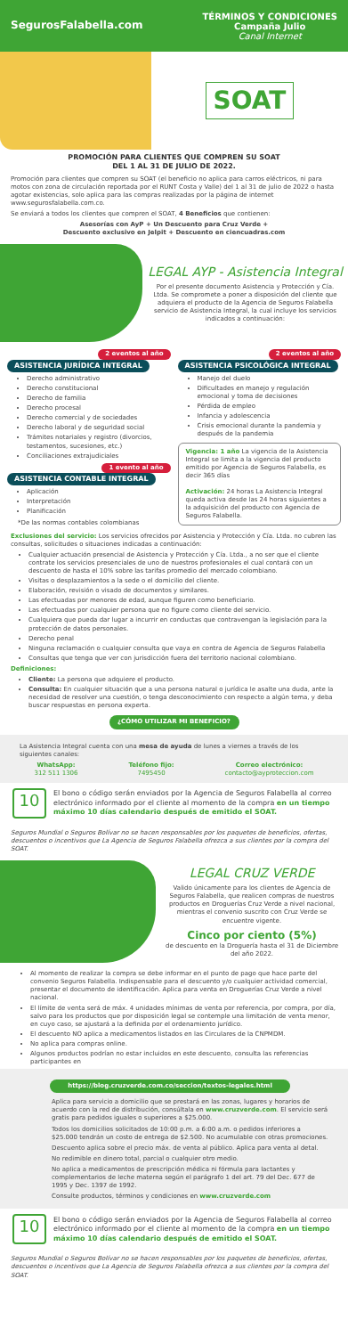SegurosFalabella.com
TÉRMINOS Y CONDICIONES
Campaña Julio
Canal Internet
SOAT
PROMOCIÓN PARA CLIENTES QUE COMPREN SU SOAT
DEL 1 AL 31 DE JULIO DE 2022.
Promoción para clientes que compren su SOAT (el beneficio no aplica para carros eléctricos, ni para motos con zona de circulación reportada por el RUNT Costa y Valle) del 1 al 31 de julio de 2022 o hasta agotar existencias, solo aplica para las compras realizadas por la página de internet www.segurosfalabella.com.co.
Se enviará a todos los clientes que compren el SOAT, 4 Beneficios que contienen:
Asesorías con AyP + Un Descuento para Cruz Verde +
Descuento exclusivo en Jelpit + Descuento en ciencuadras.com
LEGAL AYP - Asistencia Integral
Por el presente documento Asistencia y Protección y Cía. Ltda. Se compromete a poner a disposición del cliente que adquiera el producto de la Agencia de Seguros Falabella servicio de Asistencia Integral, la cual incluye los servicios indicados a continuación:
2 eventos al año
ASISTENCIA JURÍDICA INTEGRAL
Derecho administrativo
Derecho constitucional
Derecho de familia
Derecho procesal
Derecho comercial y de sociedades
Derecho laboral y de seguridad social
Trámites notariales y registro (divorcios, testamentos, sucesiones, etc.)
Conciliaciones extrajudiciales
1 evento al año
ASISTENCIA CONTABLE INTEGRAL
Aplicación
Interpretación
Planificación
*De las normas contables colombianas
2 eventos al año
ASISTENCIA PSICOLÓGICA INTEGRAL
Manejo del duelo
Dificultades en manejo y regulación emocional y toma de decisiones
Pérdida de empleo
Infancia y adolescencia
Crisis emocional durante la pandemia y después de la pandemia
Vigencia: 1 año La vigencia de la Asistencia Integral se limita a la vigencia del producto emitido por Agencia de Seguros Falabella, es decir 365 días
Activación: 24 horas La Asistencia Integral queda activa desde las 24 horas siguientes a la adquisición del producto con Agencia de Seguros Falabella.
Exclusiones del servicio: Los servicios ofrecidos por Asistencia y Protección y Cía. Ltda. no cubren las consultas, solicitudes o situaciones indicadas a continuación:
Cualquier actuación presencial de Asistencia y Protección y Cía. Ltda., a no ser que el cliente contrate los servicios presenciales de uno de nuestros profesionales el cual contará con un descuento de hasta el 10% sobre las tarifas promedio del mercado colombiano.
Visitas o desplazamientos a la sede o el domicilio del cliente.
Elaboración, revisión o visado de documentos y similares.
Las efectuadas por menores de edad, aunque figuren como beneficiario.
Las efectuadas por cualquier persona que no figure como cliente del servicio.
Cualquiera que pueda dar lugar a incurrir en conductas que contravengan la legislación para la protección de datos personales.
Derecho penal
Ninguna reclamación o cualquier consulta que vaya en contra de Agencia de Seguros Falabella
Consultas que tenga que ver con jurisdicción fuera del territorio nacional colombiano.
Definiciones:
Cliente: La persona que adquiere el producto.
Consulta: En cualquier situación que a una persona natural o jurídica le asalte una duda, ante la necesidad de resolver una cuestión, o tenga desconocimiento con respecto a algún tema, y deba buscar respuestas en persona experta.
¿CÓMO UTILIZAR MI BENEFICIO?
La Asistencia Integral cuenta con una mesa de ayuda de lunes a viernes a través de los siguientes canales:
WhatsApp:
312 511 1306
Teléfono fijo:
7495450
Correo electrónico:
contacto@ayproteccion.com
10
El bono o código serán enviados por la Agencia de Seguros Falabella al correo electrónico informado por el cliente al momento de la compra en un tiempo máximo 10 días calendario después de emitido el SOAT.
Seguros Mundial o Seguros Bolívar no se hacen responsables por los paquetes de beneficios, ofertas, descuentos o incentivos que La Agencia de Seguros Falabella ofrezca a sus clientes por la compra del SOAT.
LEGAL CRUZ VERDE
Valido únicamente para los clientes de Agencia de Seguros Falabella, que realicen compras de nuestros productos en Droguerías Cruz Verde a nivel nacional, mientras el convenio suscrito con Cruz Verde se encuentre vigente.
Cinco por ciento (5%)
de descuento en la Droguería hasta el 31 de Diciembre del año 2022.
Al momento de realizar la compra se debe informar en el punto de pago que hace parte del convenio Seguros Falabella. Indispensable para el descuento y/o cualquier actividad comercial, presentar el documento de identificación. Aplica para venta en Droguerías Cruz Verde a nivel nacional.
El límite de venta será de máx. 4 unidades mínimas de venta por referencia, por compra, por día, salvo para los productos que por disposición legal se contemple una limitación de venta menor, en cuyo caso, se ajustará a la definida por el ordenamiento jurídico.
El descuento NO aplica a medicamentos listados en las Circulares de la CNPMDM.
No aplica para compras online.
Algunos productos podrían no estar incluidos en este descuento, consulta las referencias participantes en
https://blog.cruzverde.com.co/seccion/textos-legales.html
Aplica para servicio a domicilio que se prestará en las zonas, lugares y horarios de acuerdo con la red de distribución, consúltala en www.cruzverde.com. El servicio será gratis para pedidos iguales o superiores a $25.000.
Todos los domicilios solicitados de 10:00 p.m. a 6:00 a.m. o pedidos inferiores a $25.000 tendrán un costo de entrega de $2.500. No acumulable con otras promociones.
Descuento aplica sobre el precio máx. de venta al público. Aplica para venta al detal.
No redimible en dinero total, parcial o cualquier otro medio.
No aplica a medicamentos de prescripción médica ni fórmula para lactantes y complementarios de leche materna según el parágrafo 1 del art. 79 del Dec. 677 de 1995 y Dec. 1397 de 1992.
Consulte productos, términos y condiciones en www.cruzverde.com
10
El bono o código serán enviados por la Agencia de Seguros Falabella al correo electrónico informado por el cliente al momento de la compra en un tiempo máximo 10 días calendario después de emitido el SOAT.
Seguros Mundial o Seguros Bolívar no se hacen responsables por los paquetes de beneficios, ofertas, descuentos o incentivos que La Agencia de Seguros Falabella ofrezca a sus clientes por la compra del SOAT.